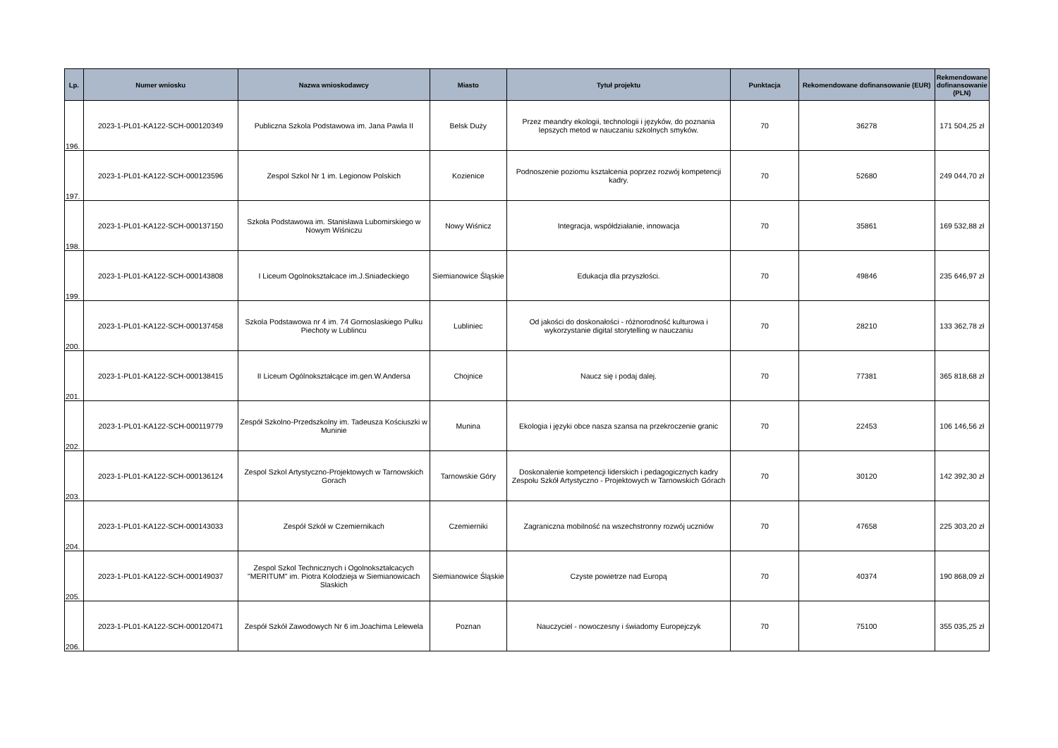| Lp. | Numer wniosku | Nazwa wnioskodawcy | Miasto | Tytuł projektu | Punktacja | Rekomendowane dofinansowanie (EUR) | Rekmendowane dofinansowanie (PLN) |
| --- | --- | --- | --- | --- | --- | --- | --- |
| 196. | 2023-1-PL01-KA122-SCH-000120349 | Publiczna Szkola Podstawowa im. Jana Pawla II | Belsk Duży | Przez meandry ekologii, technologii i języków, do poznania lepszych metod w nauczaniu szkolnych smyków. | 70 | 36278 | 171 504,25 zł |
| 197. | 2023-1-PL01-KA122-SCH-000123596 | Zespol Szkol Nr 1 im. Legionow Polskich | Kozienice | Podnoszenie poziomu kształcenia poprzez rozwój kompetencji kadry. | 70 | 52680 | 249 044,70 zł |
| 198. | 2023-1-PL01-KA122-SCH-000137150 | Szkoła Podstawowa im. Stanisława Lubomirskiego w Nowym Wiśniczu | Nowy Wiśnicz | Integracja, współdziałanie, innowacja | 70 | 35861 | 169 532,88 zł |
| 199. | 2023-1-PL01-KA122-SCH-000143808 | I Liceum Ogolnokształcace im.J.Sniadeckiego | Siemianowice Śląskie | Edukacja dla przyszłości. | 70 | 49846 | 235 646,97 zł |
| 200. | 2023-1-PL01-KA122-SCH-000137458 | Szkola Podstawowa nr 4 im. 74 Gornoslaskiego Pulku Piechoty w Lublincu | Lubliniec | Od jakości do doskonałości - różnorodność kulturowa i wykorzystanie digital storytelling w nauczaniu | 70 | 28210 | 133 362,78 zł |
| 201. | 2023-1-PL01-KA122-SCH-000138415 | II Liceum Ogólnokształcące im.gen.W.Andersa | Chojnice | Naucz się i podaj dalej. | 70 | 77381 | 365 818,68 zł |
| 202. | 2023-1-PL01-KA122-SCH-000119779 | Zespół Szkolno-Przedszkolny im. Tadeusza Kościuszki w Muninie | Munina | Ekologia i języki obce nasza szansa na przekroczenie granic | 70 | 22453 | 106 146,56 zł |
| 203. | 2023-1-PL01-KA122-SCH-000136124 | Zespol Szkol Artystyczno-Projektowych w Tarnowskich Gorach | Tarnowskie Góry | Doskonalenie kompetencji liderskich i pedagogicznych kadry Zespołu Szkół Artystyczno - Projektowych w Tarnowskich Górach | 70 | 30120 | 142 392,30 zł |
| 204. | 2023-1-PL01-KA122-SCH-000143033 | Zespół Szkół w Czemiernikach | Czemierniki | Zagraniczna mobilność na wszechstronny rozwój uczniów | 70 | 47658 | 225 303,20 zł |
| 205. | 2023-1-PL01-KA122-SCH-000149037 | Zespol Szkol Technicznych i Ogolnokształcacych "MERITUM" im. Piotra Kolodzieja w Siemianowicach Slaskich | Siemianowice Śląskie | Czyste powietrze nad Europą | 70 | 40374 | 190 868,09 zł |
| 206. | 2023-1-PL01-KA122-SCH-000120471 | Zespół Szkół Zawodowych Nr 6 im.Joachima Lelewela | Poznan | Nauczyciel - nowoczesny i świadomy Europejczyk | 70 | 75100 | 355 035,25 zł |